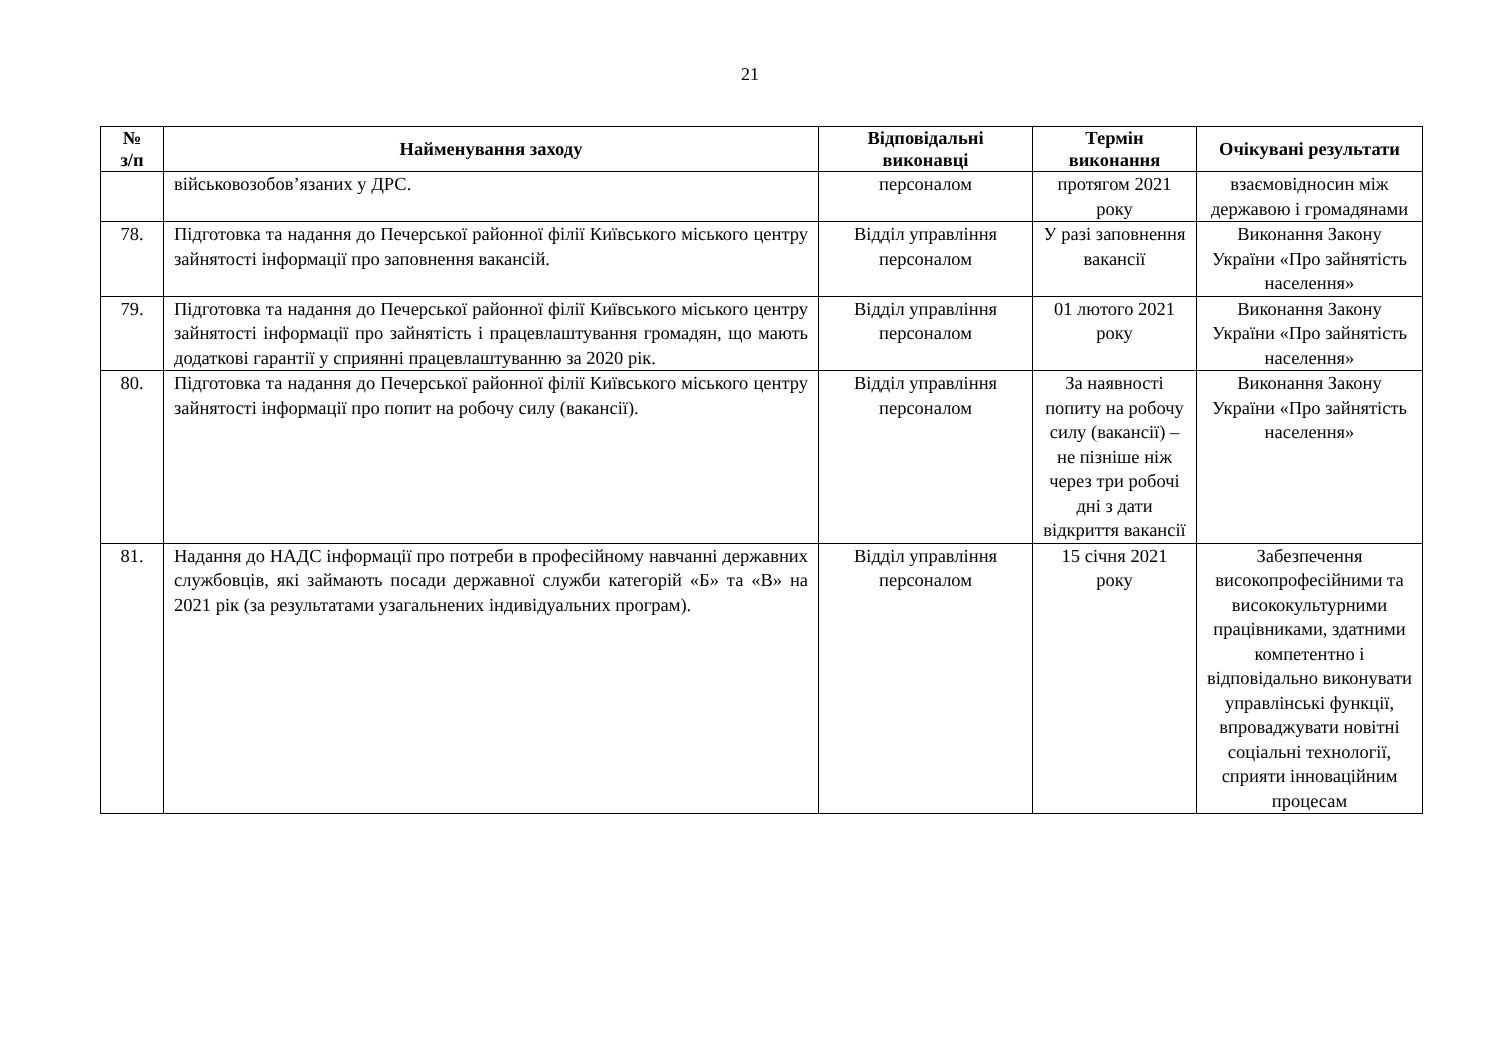21
| № з/п | Найменування заходу | Відповідальні виконавці | Термін виконання | Очікувані результати |
| --- | --- | --- | --- | --- |
| | військовозобов’язаних у ДРС. | персоналом | протягом 2021 року | взаємовідносин між державою і громадянами |
| 78. | Підготовка та надання до Печерської районної філії Київського міського центру зайнятості інформації про заповнення вакансій. | Відділ управління персоналом | У разі заповнення вакансії | Виконання Закону України «Про зайнятість населення» |
| 79. | Підготовка та надання до Печерської районної філії Київського міського центру зайнятості інформації про зайнятість і працевлаштування громадян, що мають додаткові гарантії у сприянні працевлаштуванню за 2020 рік. | Відділ управління персоналом | 01 лютого 2021 року | Виконання Закону України «Про зайнятість населення» |
| 80. | Підготовка та надання до Печерської районної філії Київського міського центру зайнятості інформації про попит на робочу силу (вакансії). | Відділ управління персоналом | За наявності попиту на робочу силу (вакансії) – не пізніше ніж через три робочі дні з дати відкриття вакансії | Виконання Закону України «Про зайнятість населення» |
| 81. | Надання до НАДС інформації про потреби в професійному навчанні державних службовців, які займають посади державної служби категорій «Б» та «В» на 2021 рік (за результатами узагальнених індивідуальних програм). | Відділ управління персоналом | 15 січня 2021 року | Забезпечення високопрофесійними та висококультурними працівниками, здатними компетентно і відповідально виконувати управлінські функції, впроваджувати новітні соціальні технології, сприяти інноваційним процесам |